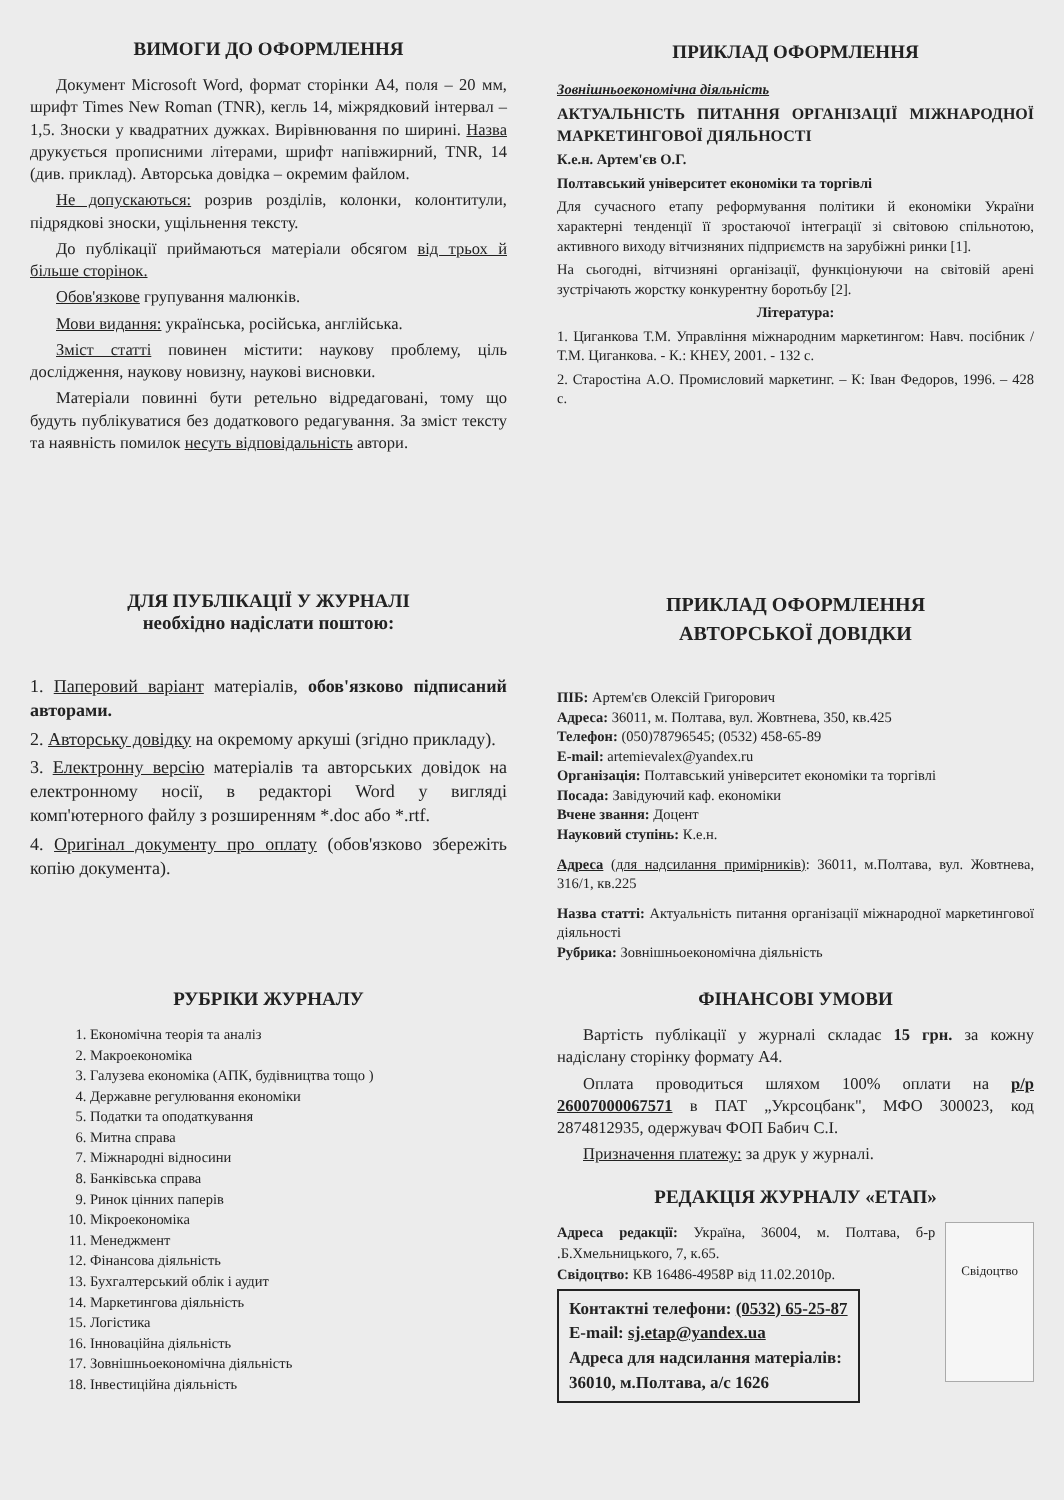ВИМОГИ ДО ОФОРМЛЕННЯ
Документ Microsoft Word, формат сторінки А4, поля – 20 мм, шрифт Times New Roman (TNR), кегль 14, міжрядковий інтервал – 1,5. Зноски у квадратних дужках. Вирівнювання по ширині. Назва друкується прописними літерами, шрифт напівжирний, TNR, 14 (див. приклад). Авторська довідка – окремим файлом.
Не допускаються: розрив розділів, колонки, колонтитули, підрядкові зноски, ущільнення тексту.
До публікації приймаються матеріали обсягом від трьох й більше сторінок.
Обов'язкове групування малюнків.
Мови видання: українська, російська, англійська.
Зміст статті повинен містити: наукову проблему, ціль дослідження, наукову новизну, наукові висновки.
Матеріали повинні бути ретельно відредаговані, тому що будуть публікуватися без додаткового редагування. За зміст тексту та наявність помилок несуть відповідальність автори.
ПРИКЛАД ОФОРМЛЕННЯ
Зовнішньоекономічна діяльність
АКТУАЛЬНІСТЬ ПИТАННЯ ОРГАНІЗАЦІЇ МІЖНАРОДНОЇ МАРКЕТИНГОВОЇ ДІЯЛЬНОСТІ
К.е.н. Артем'єв О.Г.
Полтавський університет економіки та торгівлі
Для сучасного етапу реформування політики й економіки України характерні тенденції її зростаючої інтеграції зі світовою спільнотою, активного виходу вітчизняних підприємств на зарубіжні ринки [1].
На сьогодні, вітчизняні організації, функціонуючи на світовій арені зустрічають жорстку конкурентну боротьбу [2].
Література:
1. Циганкова Т.М. Управління міжнародним маркетингом: Навч. посібник / Т.М. Циганкова. - К.: КНЕУ, 2001. - 132 с.
2. Старостіна А.О. Промисловий маркетинг. – К: Іван Федоров, 1996. – 428 с.
ДЛЯ ПУБЛІКАЦІЇ У ЖУРНАЛІ
необхідно надіслати поштою:
1. Паперовий варіант матеріалів, обов'язково підписаний авторами.
2. Авторську довідку на окремому аркуші (згідно прикладу).
3. Електронну версію матеріалів та авторських довідок на електронному носії, в редакторі Word у вигляді комп'ютерного файлу з розширенням *.doc або *.rtf.
4. Оригінал документу про оплату (обов'язково збережіть копію документа).
ПРИКЛАД ОФОРМЛЕННЯ
АВТОРСЬКОЇ ДОВІДКИ
ПІБ: Артем'єв Олексій Григорович
Адреса: 36011, м. Полтава, вул. Жовтнева, 350, кв.425
Телефон: (050)78796545; (0532) 458-65-89
E-mail: artemievalex@yandex.ru
Організація: Полтавський університет економіки та торгівлі
Посада: Завідуючий каф. економіки
Вчене звання: Доцент
Науковий ступінь: К.е.н.
Адреса (для надсилання примірників): 36011, м.Полтава, вул. Жовтнева, 316/1, кв.225
Назва статті: Актуальність питання організації міжнародної маркетингової діяльності
Рубрика: Зовнішньоекономічна діяльність
РУБРІКИ ЖУРНАЛУ
1. Економічна теорія та аналіз
2. Макроекономіка
3. Галузева економіка (АПК, будівництва тощо )
4. Державне регулювання економіки
5. Податки та оподаткування
6. Митна справа
7. Міжнародні відносини
8. Банківська справа
9. Ринок цінних паперів
10. Мікроекономіка
11. Менеджмент
12. Фінансова діяльність
13. Бухгалтерський облік і аудит
14. Маркетингова діяльність
15. Логістика
16. Інноваційна діяльність
17. Зовнішньоекономічна діяльність
18. Інвестиційна діяльність
ФІНАНСОВІ УМОВИ
Вартість публікації у журналі складає 15 грн. за кожну надіслану сторінку формату А4.
Оплата проводиться шляхом 100% оплати на р/р 26007000067571 в ПАТ „Укрсоцбанк", МФО 300023, код 2874812935, одержувач ФОП Бабич С.І.
Призначення платежу: за друк у журналі.
РЕДАКЦІЯ ЖУРНАЛУ «ЕТАП»
Адреса редакції: Україна, 36004, м. Полтава, б-р .Б.Хмельницького, 7, к.65.
Свідоцтво: КВ 16486-4958Р від 11.02.2010р.
Контактні телефони: (0532) 65-25-87
E-mail: sj.etap@yandex.ua
Адреса для надсилання матеріалів:
36010, м.Полтава, а/с 1626
Свідоцтво